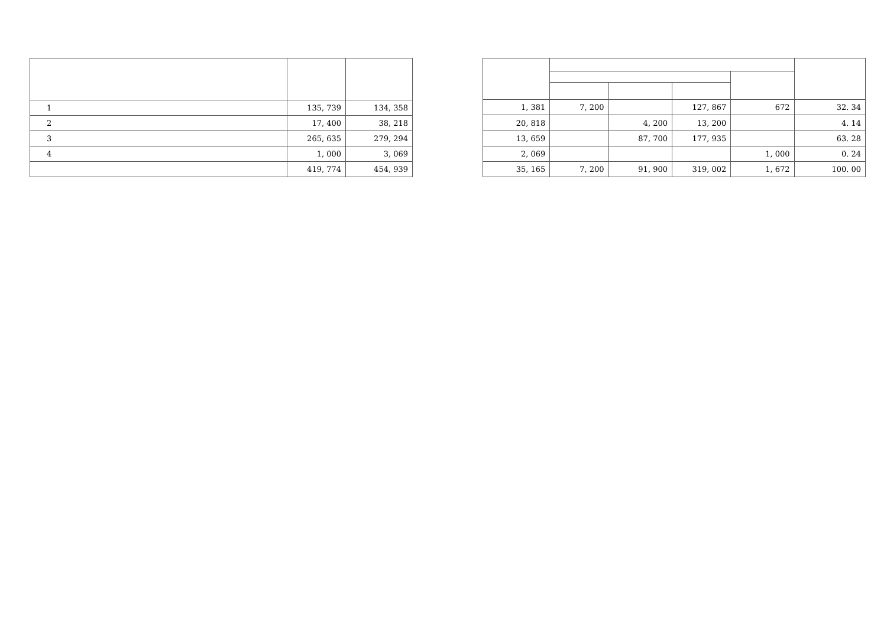| 1 | 135, 739 | 134, 358 |
| 2 | 17, 400 | 38, 218 |
| 3 | 265, 635 | 279, 294 |
| 4 | 1, 000 | 3, 069 |
| | 419, 774 | 454, 939 |
| 1, 381 | 7, 200 | | 127, 867 | 672 | 32. 34 |
| 20, 818 | | 4, 200 | 13, 200 | | 4. 14 |
| 13, 659 | | 87, 700 | 177, 935 | | 63. 28 |
| 2, 069 | | | | 1, 000 | 0. 24 |
| 35, 165 | 7, 200 | 91, 900 | 319, 002 | 1, 672 | 100. 00 |